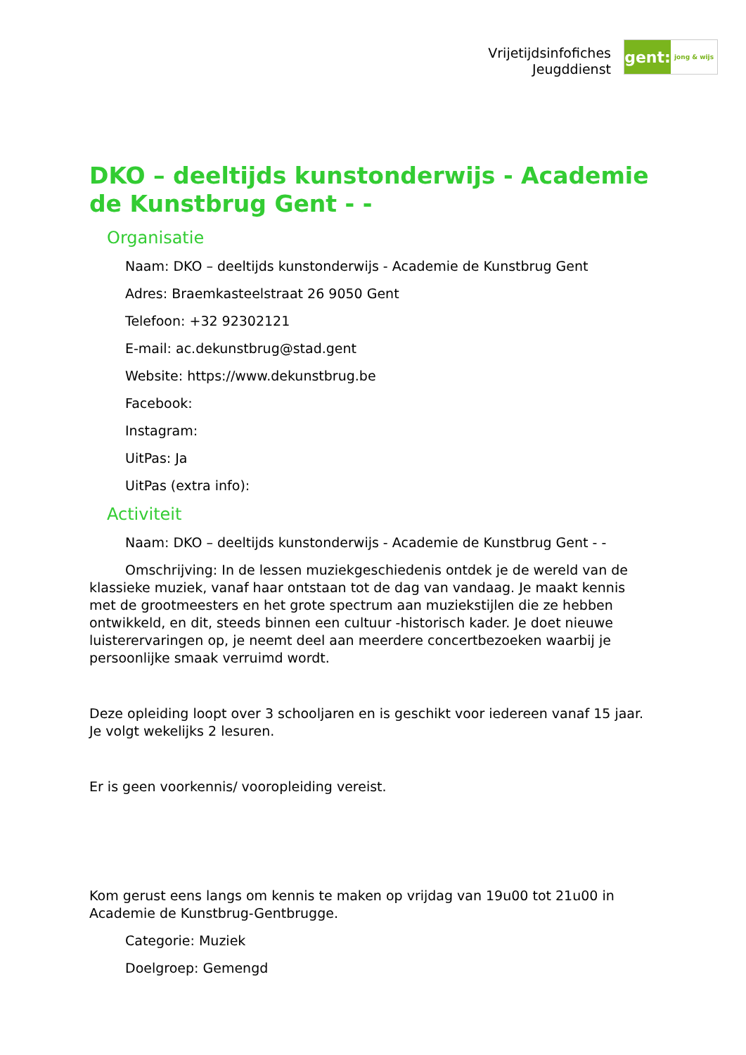Vrijetijdsinfofiches
Jeugddienst
gent:
jong & wijs
DKO – deeltijds kunstonderwijs - Academie de Kunstbrug Gent - -
Organisatie
Naam: DKO – deeltijds kunstonderwijs - Academie de Kunstbrug Gent
Adres: Braemkasteelstraat 26 9050 Gent
Telefoon: +32 92302121
E-mail: ac.dekunstbrug@stad.gent
Website: https://www.dekunstbrug.be
Facebook:
Instagram:
UitPas: Ja
UitPas (extra info):
Activiteit
Naam: DKO – deeltijds kunstonderwijs - Academie de Kunstbrug Gent - -
Omschrijving: In de lessen muziekgeschiedenis ontdek je de wereld van de klassieke muziek, vanaf haar ontstaan tot de dag van vandaag. Je maakt kennis met de grootmeesters en het grote spectrum aan muziekstijlen die ze hebben ontwikkeld, en dit, steeds binnen een cultuur -historisch kader. Je doet nieuwe luisterervaringen op, je neemt deel aan meerdere concertbezoeken waarbij je persoonlijke smaak verruimd wordt.
Deze opleiding loopt over 3 schooljaren en is geschikt voor iedereen vanaf 15 jaar. Je volgt wekelijks 2 lesuren.
Er is geen voorkennis/ vooropleiding vereist.
Kom gerust eens langs om kennis te maken op vrijdag van 19u00 tot 21u00 in Academie de Kunstbrug-Gentbrugge.
Categorie: Muziek
Doelgroep: Gemengd